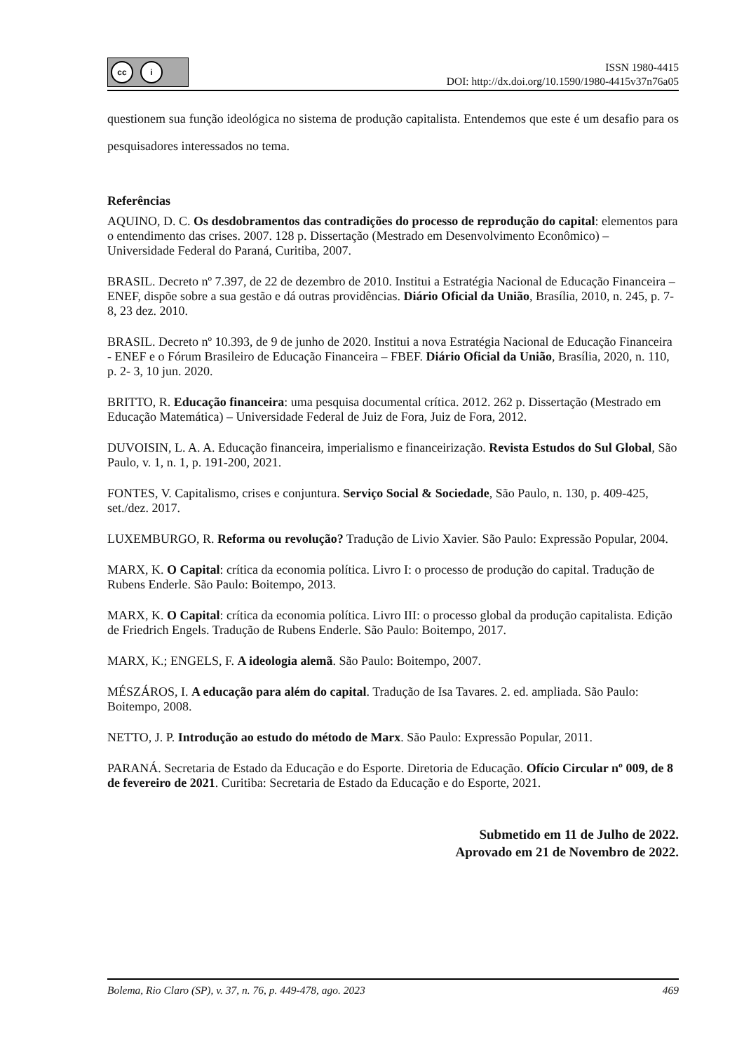cc i
ISSN 1980-4415
DOI: http://dx.doi.org/10.1590/1980-4415v37n76a05
questionem sua função ideológica no sistema de produção capitalista. Entendemos que este é um desafio para os pesquisadores interessados no tema.
Referências
AQUINO, D. C. Os desdobramentos das contradições do processo de reprodução do capital: elementos para o entendimento das crises. 2007. 128 p. Dissertação (Mestrado em Desenvolvimento Econômico) – Universidade Federal do Paraná, Curitiba, 2007.
BRASIL. Decreto nº 7.397, de 22 de dezembro de 2010. Institui a Estratégia Nacional de Educação Financeira – ENEF, dispõe sobre a sua gestão e dá outras providências. Diário Oficial da União, Brasília, 2010, n. 245, p. 7- 8, 23 dez. 2010.
BRASIL. Decreto nº 10.393, de 9 de junho de 2020. Institui a nova Estratégia Nacional de Educação Financeira - ENEF e o Fórum Brasileiro de Educação Financeira – FBEF. Diário Oficial da União, Brasília, 2020, n. 110, p. 2- 3, 10 jun. 2020.
BRITTO, R. Educação financeira: uma pesquisa documental crítica. 2012. 262 p. Dissertação (Mestrado em Educação Matemática) – Universidade Federal de Juiz de Fora, Juiz de Fora, 2012.
DUVOISIN, L. A. A. Educação financeira, imperialismo e financeirização. Revista Estudos do Sul Global, São Paulo, v. 1, n. 1, p. 191-200, 2021.
FONTES, V. Capitalismo, crises e conjuntura. Serviço Social & Sociedade, São Paulo, n. 130, p. 409-425, set./dez. 2017.
LUXEMBURGO, R. Reforma ou revolução? Tradução de Livio Xavier. São Paulo: Expressão Popular, 2004.
MARX, K. O Capital: crítica da economia política. Livro I: o processo de produção do capital. Tradução de Rubens Enderle. São Paulo: Boitempo, 2013.
MARX, K. O Capital: crítica da economia política. Livro III: o processo global da produção capitalista. Edição de Friedrich Engels. Tradução de Rubens Enderle. São Paulo: Boitempo, 2017.
MARX, K.; ENGELS, F. A ideologia alemã. São Paulo: Boitempo, 2007.
MÉSZÁROS, I. A educação para além do capital. Tradução de Isa Tavares. 2. ed. ampliada. São Paulo: Boitempo, 2008.
NETTO, J. P. Introdução ao estudo do método de Marx. São Paulo: Expressão Popular, 2011.
PARANÁ. Secretaria de Estado da Educação e do Esporte. Diretoria de Educação. Ofício Circular nº 009, de 8 de fevereiro de 2021. Curitiba: Secretaria de Estado da Educação e do Esporte, 2021.
Submetido em 11 de Julho de 2022.
Aprovado em 21 de Novembro de 2022.
Bolema, Rio Claro (SP), v. 37, n. 76, p. 449-478, ago. 2023 469